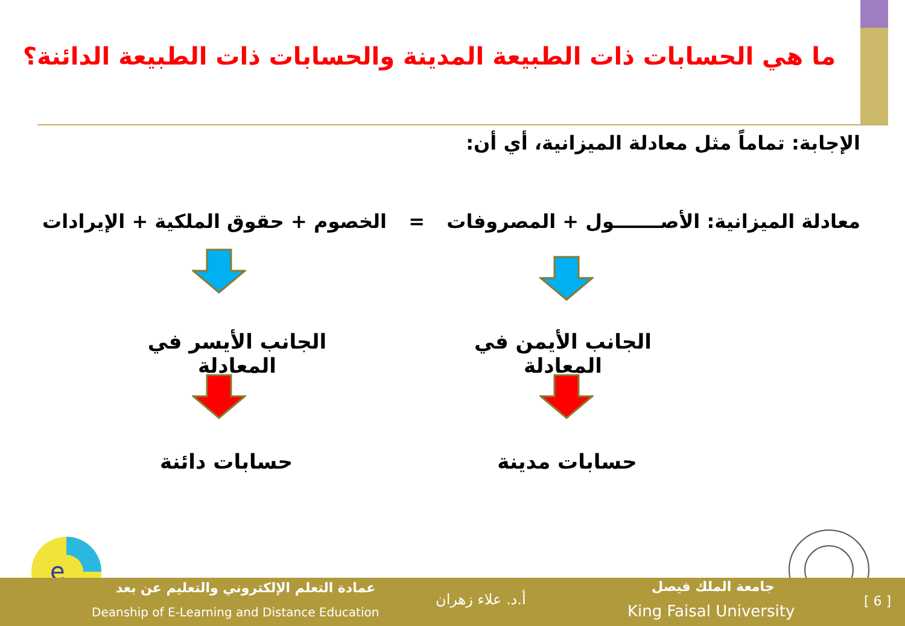ما هي الحسابات ذات الطبيعة المدينة والحسابات ذات الطبيعة الدائنة؟
الإجابة: تماماً مثل معادلة الميزانية، أي أن:
معادلة الميزانية: الأصـــــــول + المصروفات = الخصوم + حقوق الملكية + الإيرادات
الجانب الأيسر في المعادلة
الجانب الأيمن في المعادلة
حسابات دائنة حسابات مدينة
e
عمادة التعلم الإلكتروني والتعليم عن بعد
Deanship of E-Learning and Distance Education
أ.د. علاء زهران
جامعة الملك فيصل
King Faisal University
[ 6 ]